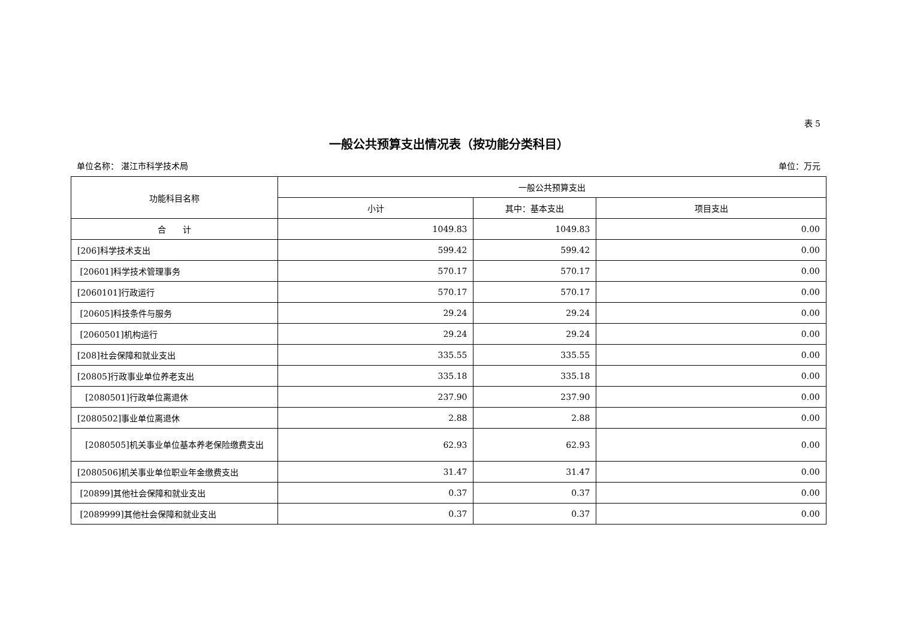表 5
一般公共预算支出情况表（按功能分类科目）
单位名称： 湛江市科学技术局 单位：万元
| 功能科目名称 | 一般公共预算支出 | | |
| --- | --- | --- | --- |
| | 小计 | 其中：基本支出 | 项目支出 |
| 合 计 | 1049.83 | 1049.83 | 0.00 |
| [206]科学技术支出 | 599.42 | 599.42 | 0.00 |
| [20601]科学技术管理事务 | 570.17 | 570.17 | 0.00 |
| [2060101]行政运行 | 570.17 | 570.17 | 0.00 |
| [20605]科技条件与服务 | 29.24 | 29.24 | 0.00 |
| [2060501]机构运行 | 29.24 | 29.24 | 0.00 |
| [208]社会保障和就业支出 | 335.55 | 335.55 | 0.00 |
| [20805]行政事业单位养老支出 | 335.18 | 335.18 | 0.00 |
| [2080501]行政单位离退休 | 237.90 | 237.90 | 0.00 |
| [2080502]事业单位离退休 | 2.88 | 2.88 | 0.00 |
| [2080505]机关事业单位基本养老保险缴费支出 | 62.93 | 62.93 | 0.00 |
| [2080506]机关事业单位职业年金缴费支出 | 31.47 | 31.47 | 0.00 |
| [20899]其他社会保障和就业支出 | 0.37 | 0.37 | 0.00 |
| [2089999]其他社会保障和就业支出 | 0.37 | 0.37 | 0.00 |